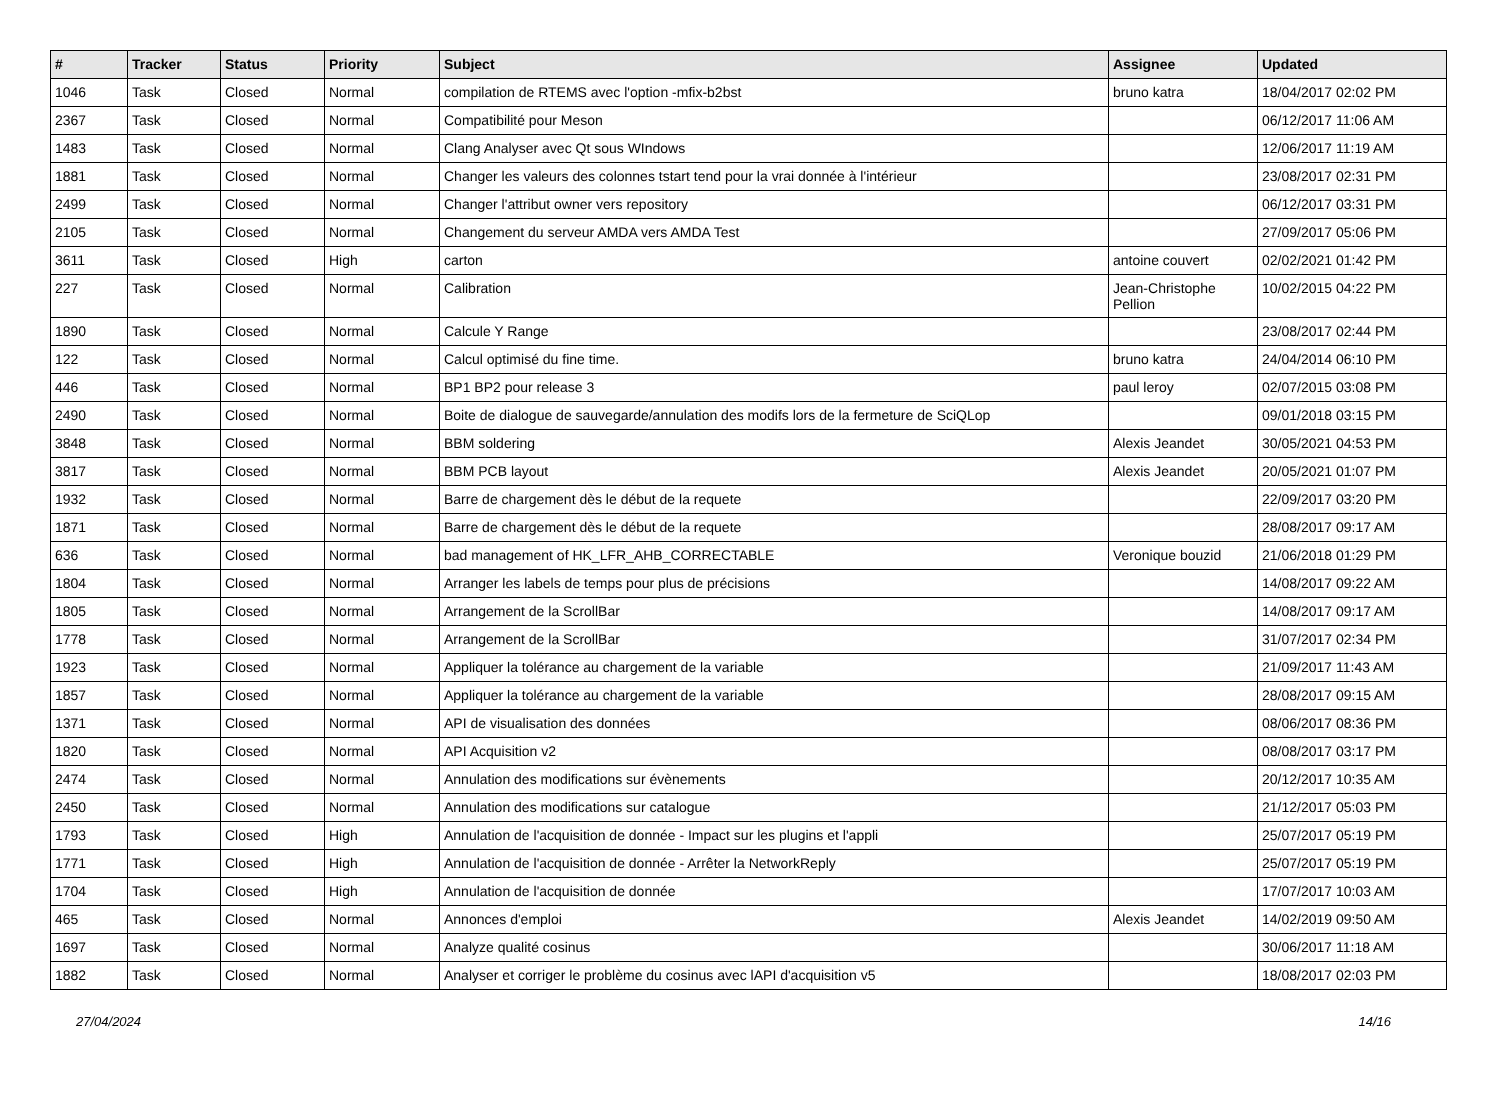| # | Tracker | Status | Priority | Subject | Assignee | Updated |
| --- | --- | --- | --- | --- | --- | --- |
| 1046 | Task | Closed | Normal | compilation de RTEMS avec l'option -mfix-b2bst | bruno katra | 18/04/2017 02:02 PM |
| 2367 | Task | Closed | Normal | Compatibilité pour Meson | | 06/12/2017 11:06 AM |
| 1483 | Task | Closed | Normal | Clang Analyser avec Qt sous WIndows | | 12/06/2017 11:19 AM |
| 1881 | Task | Closed | Normal | Changer les valeurs des colonnes tstart tend pour la vrai donnée à l'intérieur | | 23/08/2017 02:31 PM |
| 2499 | Task | Closed | Normal | Changer l'attribut owner vers repository | | 06/12/2017 03:31 PM |
| 2105 | Task | Closed | Normal | Changement du serveur AMDA vers AMDA Test | | 27/09/2017 05:06 PM |
| 3611 | Task | Closed | High | carton | antoine couvert | 02/02/2021 01:42 PM |
| 227 | Task | Closed | Normal | Calibration | Jean-Christophe Pellion | 10/02/2015 04:22 PM |
| 1890 | Task | Closed | Normal | Calcule Y Range | | 23/08/2017 02:44 PM |
| 122 | Task | Closed | Normal | Calcul optimisé du fine time. | bruno katra | 24/04/2014 06:10 PM |
| 446 | Task | Closed | Normal | BP1 BP2 pour release 3 | paul leroy | 02/07/2015 03:08 PM |
| 2490 | Task | Closed | Normal | Boite de dialogue de sauvegarde/annulation des modifs lors de la fermeture de SciQLop | | 09/01/2018 03:15 PM |
| 3848 | Task | Closed | Normal | BBM soldering | Alexis Jeandet | 30/05/2021 04:53 PM |
| 3817 | Task | Closed | Normal | BBM PCB layout | Alexis Jeandet | 20/05/2021 01:07 PM |
| 1932 | Task | Closed | Normal | Barre de chargement dès le début de la requete | | 22/09/2017 03:20 PM |
| 1871 | Task | Closed | Normal | Barre de chargement dès le début de la requete | | 28/08/2017 09:17 AM |
| 636 | Task | Closed | Normal | bad management of HK_LFR_AHB_CORRECTABLE | Veronique bouzid | 21/06/2018 01:29 PM |
| 1804 | Task | Closed | Normal | Arranger les labels de temps pour plus de précisions | | 14/08/2017 09:22 AM |
| 1805 | Task | Closed | Normal | Arrangement de la ScrollBar | | 14/08/2017 09:17 AM |
| 1778 | Task | Closed | Normal | Arrangement de la ScrollBar | | 31/07/2017 02:34 PM |
| 1923 | Task | Closed | Normal | Appliquer la tolérance au chargement de la variable | | 21/09/2017 11:43 AM |
| 1857 | Task | Closed | Normal | Appliquer la tolérance au chargement de la variable | | 28/08/2017 09:15 AM |
| 1371 | Task | Closed | Normal | API de visualisation des données | | 08/06/2017 08:36 PM |
| 1820 | Task | Closed | Normal | API Acquisition v2 | | 08/08/2017 03:17 PM |
| 2474 | Task | Closed | Normal | Annulation des modifications sur évènements | | 20/12/2017 10:35 AM |
| 2450 | Task | Closed | Normal | Annulation des modifications sur catalogue | | 21/12/2017 05:03 PM |
| 1793 | Task | Closed | High | Annulation de l'acquisition de donnée - Impact sur les plugins et l'appli | | 25/07/2017 05:19 PM |
| 1771 | Task | Closed | High | Annulation de l'acquisition de donnée - Arrêter la NetworkReply | | 25/07/2017 05:19 PM |
| 1704 | Task | Closed | High | Annulation de l'acquisition de donnée | | 17/07/2017 10:03 AM |
| 465 | Task | Closed | Normal | Annonces d'emploi | Alexis Jeandet | 14/02/2019 09:50 AM |
| 1697 | Task | Closed | Normal | Analyze qualité cosinus | | 30/06/2017 11:18 AM |
| 1882 | Task | Closed | Normal | Analyser et corriger le problème du cosinus avec lAPI d'acquisition v5 | | 18/08/2017 02:03 PM |
27/04/2024 14/16